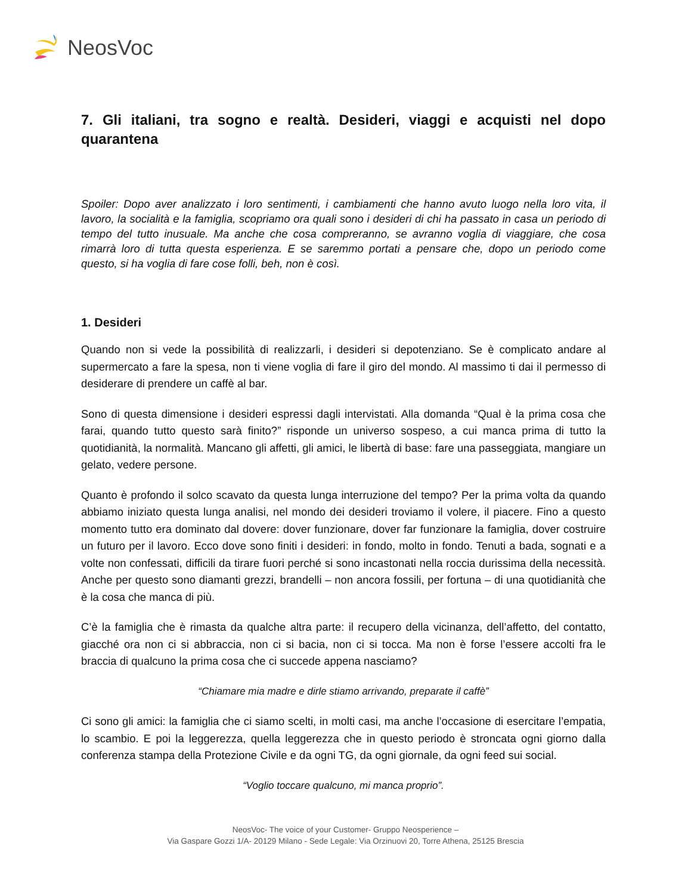NeosVoc
7. Gli italiani, tra sogno e realtà. Desideri, viaggi e acquisti nel dopo quarantena
Spoiler: Dopo aver analizzato i loro sentimenti, i cambiamenti che hanno avuto luogo nella loro vita, il lavoro, la socialità e la famiglia, scopriamo ora quali sono i desideri di chi ha passato in casa un periodo di tempo del tutto inusuale. Ma anche che cosa compreranno, se avranno voglia di viaggiare, che cosa rimarrà loro di tutta questa esperienza. E se saremmo portati a pensare che, dopo un periodo come questo, si ha voglia di fare cose folli, beh, non è così.
1. Desideri
Quando non si vede la possibilità di realizzarli, i desideri si depotenziano. Se è complicato andare al supermercato a fare la spesa, non ti viene voglia di fare il giro del mondo. Al massimo ti dai il permesso di desiderare di prendere un caffè al bar.
Sono di questa dimensione i desideri espressi dagli intervistati. Alla domanda “Qual è la prima cosa che farai, quando tutto questo sarà finito?” risponde un universo sospeso, a cui manca prima di tutto la quotidianità, la normalità. Mancano gli affetti, gli amici, le libertà di base: fare una passeggiata, mangiare un gelato, vedere persone.
Quanto è profondo il solco scavato da questa lunga interruzione del tempo? Per la prima volta da quando abbiamo iniziato questa lunga analisi, nel mondo dei desideri troviamo il volere, il piacere. Fino a questo momento tutto era dominato dal dovere: dover funzionare, dover far funzionare la famiglia, dover costruire un futuro per il lavoro. Ecco dove sono finiti i desideri: in fondo, molto in fondo. Tenuti a bada, sognati e a volte non confessati, difficili da tirare fuori perché si sono incastonati nella roccia durissima della necessità. Anche per questo sono diamanti grezzi, brandelli – non ancora fossili, per fortuna – di una quotidianità che è la cosa che manca di più.
C’è la famiglia che è rimasta da qualche altra parte: il recupero della vicinanza, dell’affetto, del contatto, giacché ora non ci si abbraccia, non ci si bacia, non ci si tocca. Ma non è forse l’essere accolti fra le braccia di qualcuno la prima cosa che ci succede appena nasciamo?
“Chiamare mia madre e dirle stiamo arrivando, preparate il caffè”
Ci sono gli amici: la famiglia che ci siamo scelti, in molti casi, ma anche l’occasione di esercitare l’empatia, lo scambio. E poi la leggerezza, quella leggerezza che in questo periodo è stroncata ogni giorno dalla conferenza stampa della Protezione Civile e da ogni TG, da ogni giornale, da ogni feed sui social.
“Voglio toccare qualcuno, mi manca proprio”.
NeosVoc- The voice of your Customer- Gruppo Neosperience –
Via Gaspare Gozzi 1/A- 20129 Milano - Sede Legale: Via Orzinuovi 20, Torre Athena, 25125 Brescia